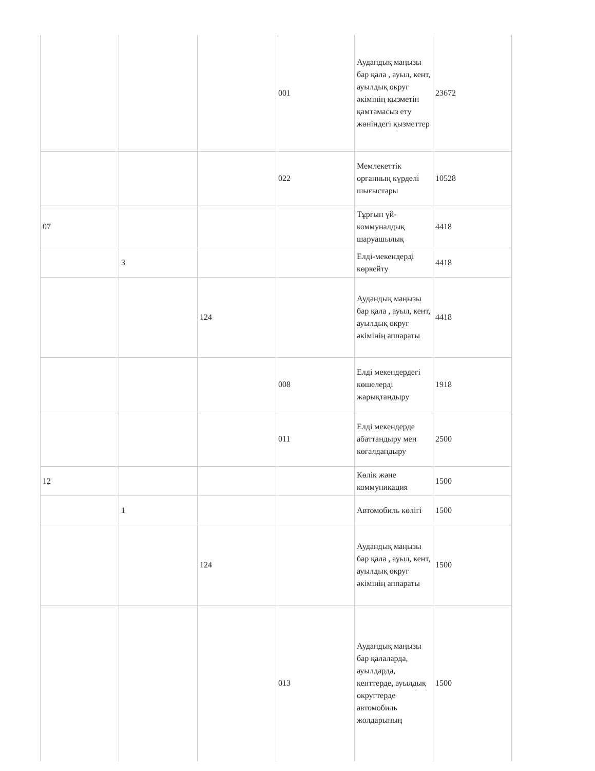| | | | 001 | Аудандық маңызы бар қала , ауыл, кент, ауылдық округ әкімінің қызметін қамтамасыз ету жөніндегі қызметтер | 23672 |
| | | | 022 | Мемлекеттік органның күрделі шығыстары | 10528 |
| 07 | | | | Тұрғын үй-коммуналдық шаруашылық | 4418 |
| | 3 | | | Елді-мекендерді көркейту | 4418 |
| | | 124 | | Аудандық маңызы бар қала , ауыл, кент, ауылдық округ әкімінің аппараты | 4418 |
| | | | 008 | Елді мекендердегі көшелерді жарықтандыру | 1918 |
| | | | 011 | Елді мекендерде абаттандыру мен көгалдандыру | 2500 |
| 12 | | | | Көлік және коммуникация | 1500 |
| | 1 | | | Автомобиль көлігі | 1500 |
| | | 124 | | Аудандық маңызы бар қала , ауыл, кент, ауылдық округ әкімінің аппараты | 1500 |
| | | | 013 | Аудандық маңызы бар қалаларда, ауылдарда, кенттерде, ауылдық округтерде автомобиль жолдарының | 1500 |